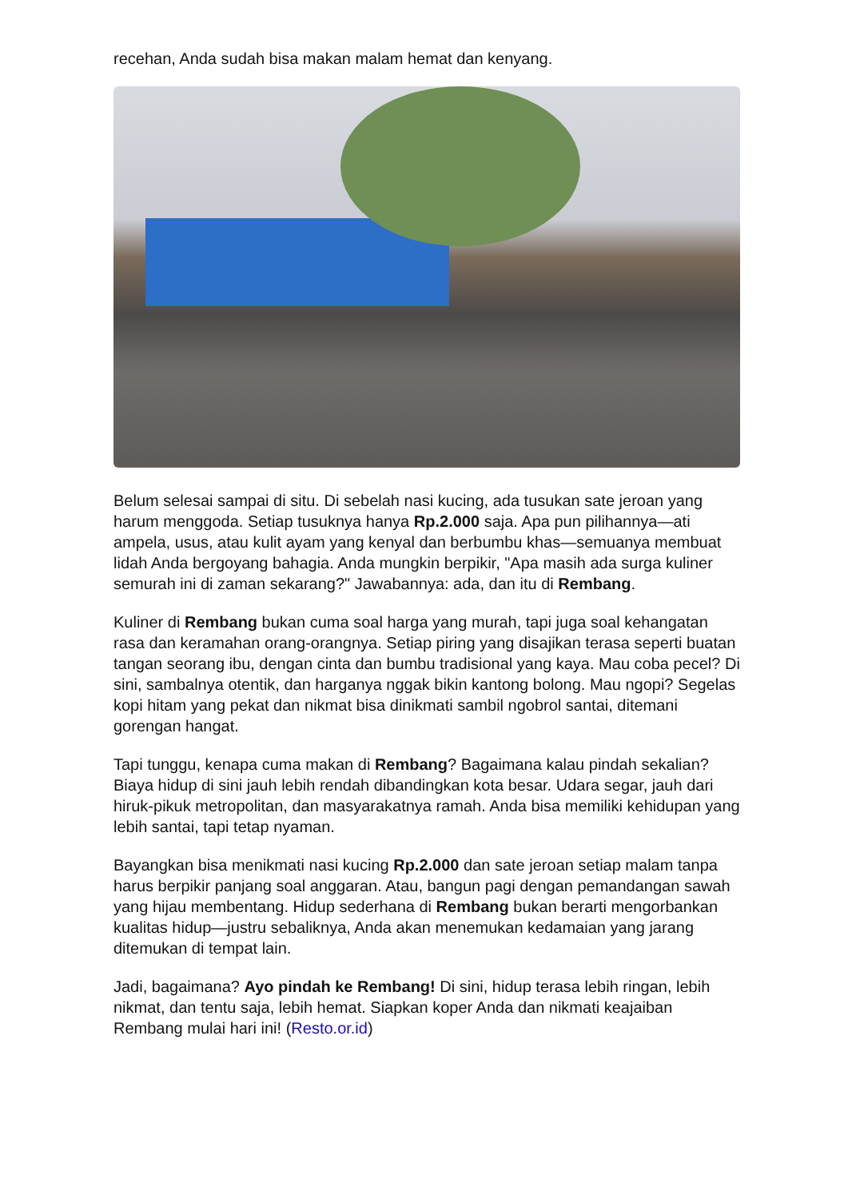recehan, Anda sudah bisa makan malam hemat dan kenyang.
Belum selesai sampai di situ. Di sebelah nasi kucing, ada tusukan sate jeroan yang harum menggoda. Setiap tusuknya hanya Rp.2.000 saja. Apa pun pilihannya—ati ampela, usus, atau kulit ayam yang kenyal dan berbumbu khas—semuanya membuat lidah Anda bergoyang bahagia. Anda mungkin berpikir, "Apa masih ada surga kuliner semurah ini di zaman sekarang?" Jawabannya: ada, dan itu di Rembang.
Kuliner di Rembang bukan cuma soal harga yang murah, tapi juga soal kehangatan rasa dan keramahan orang-orangnya. Setiap piring yang disajikan terasa seperti buatan tangan seorang ibu, dengan cinta dan bumbu tradisional yang kaya. Mau coba pecel? Di sini, sambalnya otentik, dan harganya nggak bikin kantong bolong. Mau ngopi? Segelas kopi hitam yang pekat dan nikmat bisa dinikmati sambil ngobrol santai, ditemani gorengan hangat.
Tapi tunggu, kenapa cuma makan di Rembang? Bagaimana kalau pindah sekalian? Biaya hidup di sini jauh lebih rendah dibandingkan kota besar. Udara segar, jauh dari hiruk-pikuk metropolitan, dan masyarakatnya ramah. Anda bisa memiliki kehidupan yang lebih santai, tapi tetap nyaman.
Bayangkan bisa menikmati nasi kucing Rp.2.000 dan sate jeroan setiap malam tanpa harus berpikir panjang soal anggaran. Atau, bangun pagi dengan pemandangan sawah yang hijau membentang. Hidup sederhana di Rembang bukan berarti mengorbankan kualitas hidup—justru sebaliknya, Anda akan menemukan kedamaian yang jarang ditemukan di tempat lain.
Jadi, bagaimana? Ayo pindah ke Rembang! Di sini, hidup terasa lebih ringan, lebih nikmat, dan tentu saja, lebih hemat. Siapkan koper Anda dan nikmati keajaiban Rembang mulai hari ini! (Resto.or.id)